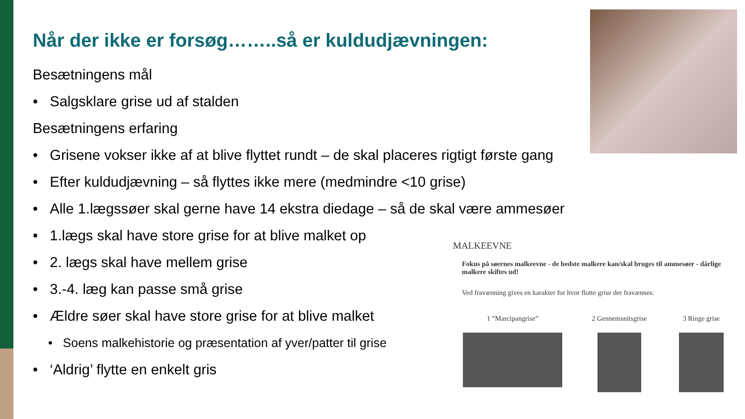Når der ikke er forsøg……..så er kuldudjævningen:
Besætningens mål
• Salgsklare grise ud af stalden
Besætningens erfaring
• Grisene vokser ikke af at blive flyttet rundt – de skal placeres rigtigt første gang
• Efter kuldudjævning – så flyttes ikke mere (medmindre <10 grise)
• Alle 1.lægssøer skal gerne have 14 ekstra diedage – så de skal være ammesøer
• 1.lægs skal have store grise for at blive malket op
• 2. lægs skal have mellem grise
• 3.-4. læg kan passe små grise
• Ældre søer skal have store grise for at blive malket
• Soens malkehistorie og præsentation af yver/patter til grise
• ‘Aldrig’ flytte en enkelt gris
MALKEEVNE
Fokus på søernes malkeevne - de bedste malkere kan/skal bruges til ammesøer - dårlige malkere skiftes ud!
Ved fravænning gives en karakter for hvor flotte grise der fravænnes:
1 ”Marcipangrise” 2 Gennemsnitsgrise
3 Ringe grise